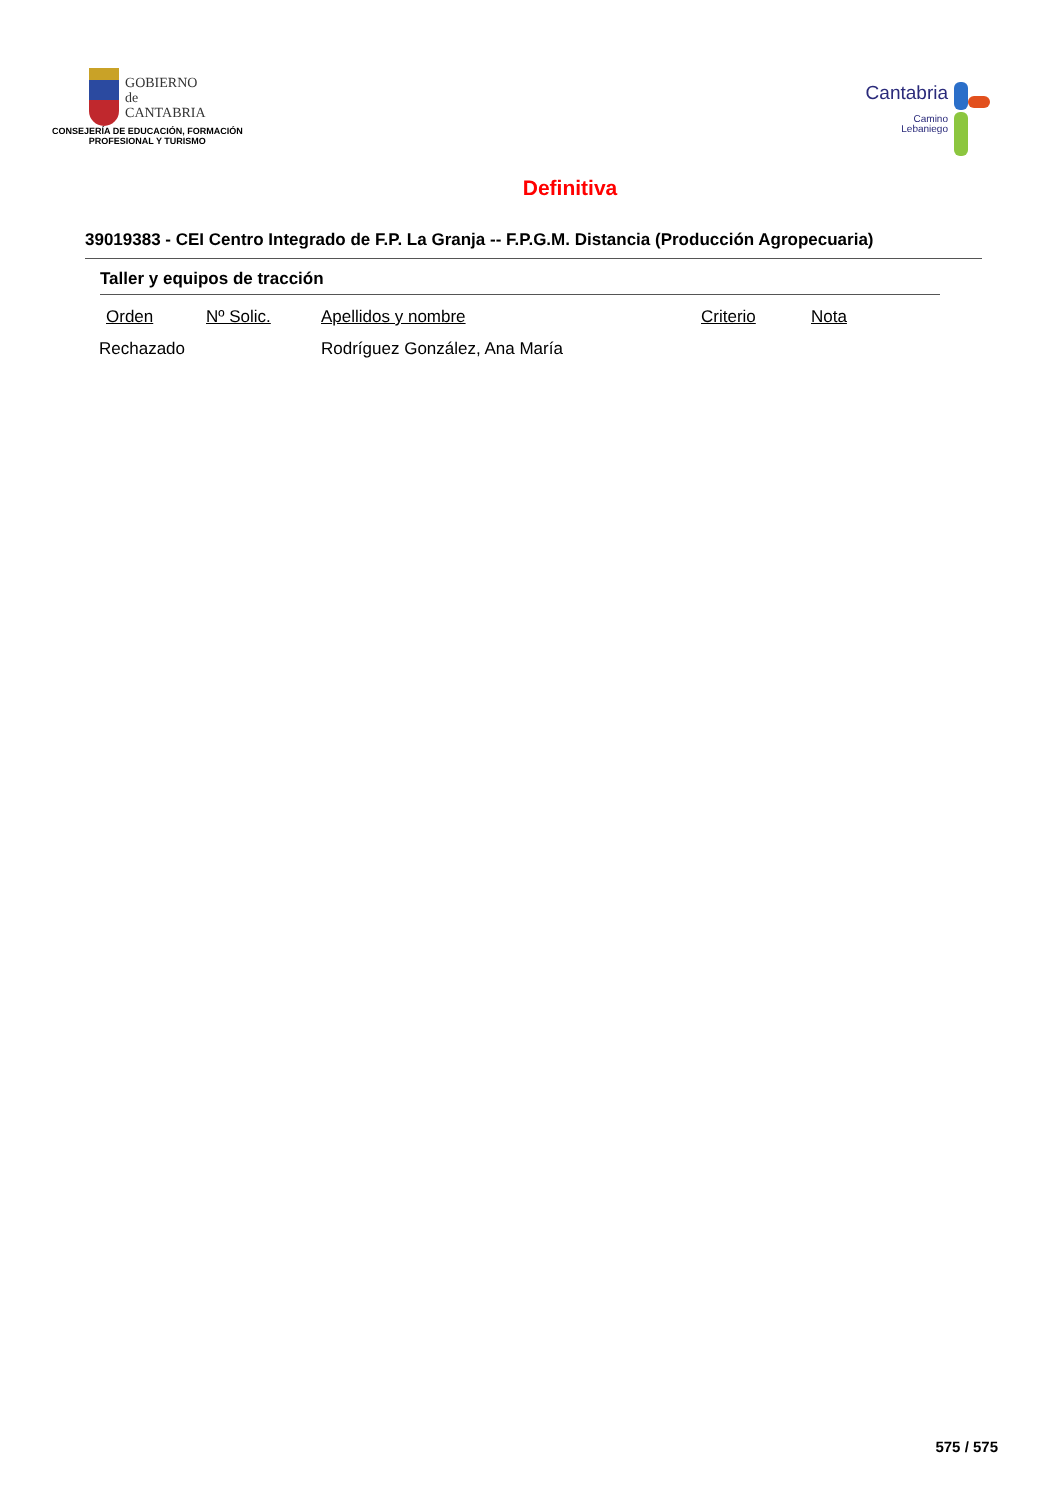GOBIERNO
de
CANTABRIA
CONSEJERÍA DE EDUCACIÓN, FORMACIÓN
PROFESIONAL Y TURISMO
Cantabria
Camino
Lebaniego
Definitiva
39019383 - CEI Centro Integrado de F.P. La Granja -- F.P.G.M. Distancia (Producción Agropecuaria)
Taller y equipos de tracción
| Orden | Nº Solic. | Apellidos y nombre | Criterio | Nota |
| --- | --- | --- | --- | --- |
| Rechazado | | Rodríguez González, Ana María | | |
575 / 575